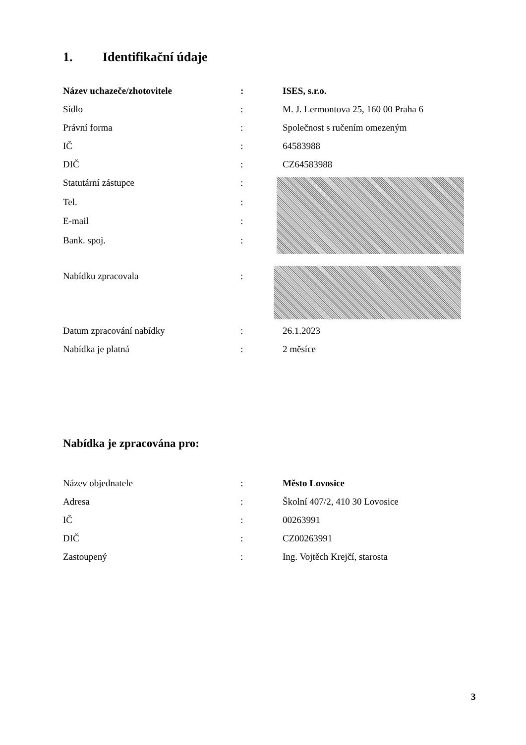1. Identifikační údaje
| Název uchazeče/zhotovitele | : | ISES, s.r.o. |
| Sídlo | : | M. J. Lermontova 25, 160 00 Praha 6 |
| Právní forma | : | Společnost s ručením omezeným |
| IČ | : | 64583988 |
| DIČ | : | CZ64583988 |
| Statutární zástupce | : | |
| Tel. | : | |
| E-mail | : | |
| Bank. spoj. | : | |
| Nabídku zpracovala | : | |
| Datum zpracování nabídky | : | 26.1.2023 |
| Nabídka je platná | : | 2 měsíce |
Nabídka je zpracována pro:
| Název objednatele | : | Město Lovosice |
| Adresa | : | Školní 407/2, 410 30 Lovosice |
| IČ | : | 00263991 |
| DIČ | : | CZ00263991 |
| Zastoupený | : | Ing. Vojtěch Krejčí, starosta |
3